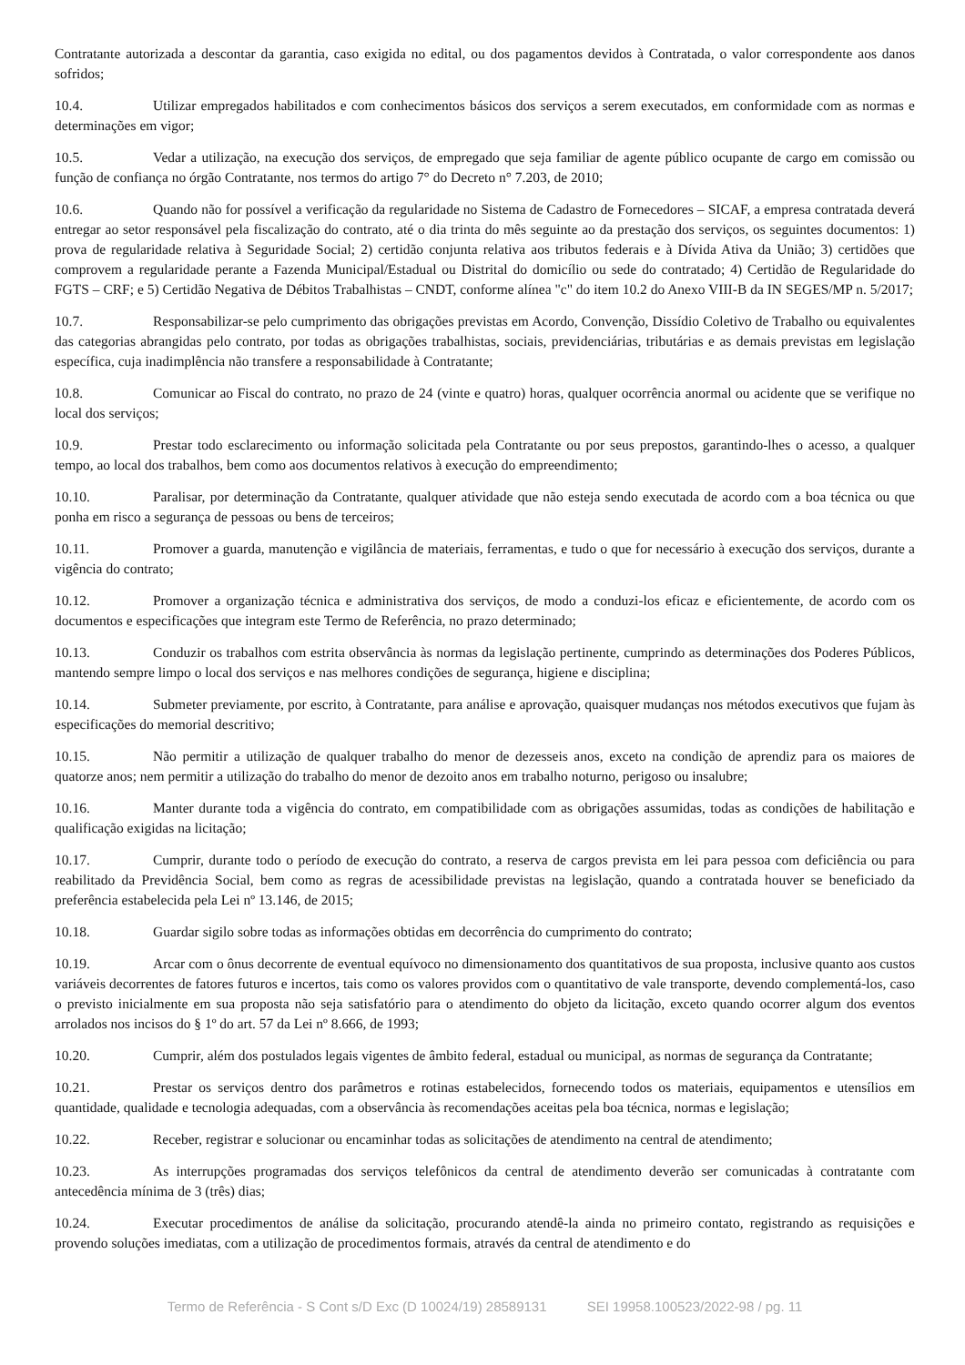Contratante autorizada a descontar da garantia, caso exigida no edital, ou dos pagamentos devidos à Contratada, o valor correspondente aos danos sofridos;
10.4. Utilizar empregados habilitados e com conhecimentos básicos dos serviços a serem executados, em conformidade com as normas e determinações em vigor;
10.5. Vedar a utilização, na execução dos serviços, de empregado que seja familiar de agente público ocupante de cargo em comissão ou função de confiança no órgão Contratante, nos termos do artigo 7° do Decreto n° 7.203, de 2010;
10.6. Quando não for possível a verificação da regularidade no Sistema de Cadastro de Fornecedores – SICAF, a empresa contratada deverá entregar ao setor responsável pela fiscalização do contrato, até o dia trinta do mês seguinte ao da prestação dos serviços, os seguintes documentos: 1) prova de regularidade relativa à Seguridade Social; 2) certidão conjunta relativa aos tributos federais e à Dívida Ativa da União; 3) certidões que comprovem a regularidade perante a Fazenda Municipal/Estadual ou Distrital do domicílio ou sede do contratado; 4) Certidão de Regularidade do FGTS – CRF; e 5) Certidão Negativa de Débitos Trabalhistas – CNDT, conforme alínea "c" do item 10.2 do Anexo VIII-B da IN SEGES/MP n. 5/2017;
10.7. Responsabilizar-se pelo cumprimento das obrigações previstas em Acordo, Convenção, Dissídio Coletivo de Trabalho ou equivalentes das categorias abrangidas pelo contrato, por todas as obrigações trabalhistas, sociais, previdenciárias, tributárias e as demais previstas em legislação específica, cuja inadimplência não transfere a responsabilidade à Contratante;
10.8. Comunicar ao Fiscal do contrato, no prazo de 24 (vinte e quatro) horas, qualquer ocorrência anormal ou acidente que se verifique no local dos serviços;
10.9. Prestar todo esclarecimento ou informação solicitada pela Contratante ou por seus prepostos, garantindo-lhes o acesso, a qualquer tempo, ao local dos trabalhos, bem como aos documentos relativos à execução do empreendimento;
10.10. Paralisar, por determinação da Contratante, qualquer atividade que não esteja sendo executada de acordo com a boa técnica ou que ponha em risco a segurança de pessoas ou bens de terceiros;
10.11. Promover a guarda, manutenção e vigilância de materiais, ferramentas, e tudo o que for necessário à execução dos serviços, durante a vigência do contrato;
10.12. Promover a organização técnica e administrativa dos serviços, de modo a conduzi-los eficaz e eficientemente, de acordo com os documentos e especificações que integram este Termo de Referência, no prazo determinado;
10.13. Conduzir os trabalhos com estrita observância às normas da legislação pertinente, cumprindo as determinações dos Poderes Públicos, mantendo sempre limpo o local dos serviços e nas melhores condições de segurança, higiene e disciplina;
10.14. Submeter previamente, por escrito, à Contratante, para análise e aprovação, quaisquer mudanças nos métodos executivos que fujam às especificações do memorial descritivo;
10.15. Não permitir a utilização de qualquer trabalho do menor de dezesseis anos, exceto na condição de aprendiz para os maiores de quatorze anos; nem permitir a utilização do trabalho do menor de dezoito anos em trabalho noturno, perigoso ou insalubre;
10.16. Manter durante toda a vigência do contrato, em compatibilidade com as obrigações assumidas, todas as condições de habilitação e qualificação exigidas na licitação;
10.17. Cumprir, durante todo o período de execução do contrato, a reserva de cargos prevista em lei para pessoa com deficiência ou para reabilitado da Previdência Social, bem como as regras de acessibilidade previstas na legislação, quando a contratada houver se beneficiado da preferência estabelecida pela Lei nº 13.146, de 2015;
10.18. Guardar sigilo sobre todas as informações obtidas em decorrência do cumprimento do contrato;
10.19. Arcar com o ônus decorrente de eventual equívoco no dimensionamento dos quantitativos de sua proposta, inclusive quanto aos custos variáveis decorrentes de fatores futuros e incertos, tais como os valores providos com o quantitativo de vale transporte, devendo complementá-los, caso o previsto inicialmente em sua proposta não seja satisfatório para o atendimento do objeto da licitação, exceto quando ocorrer algum dos eventos arrolados nos incisos do § 1º do art. 57 da Lei nº 8.666, de 1993;
10.20. Cumprir, além dos postulados legais vigentes de âmbito federal, estadual ou municipal, as normas de segurança da Contratante;
10.21. Prestar os serviços dentro dos parâmetros e rotinas estabelecidos, fornecendo todos os materiais, equipamentos e utensílios em quantidade, qualidade e tecnologia adequadas, com a observância às recomendações aceitas pela boa técnica, normas e legislação;
10.22. Receber, registrar e solucionar ou encaminhar todas as solicitações de atendimento na central de atendimento;
10.23. As interrupções programadas dos serviços telefônicos da central de atendimento deverão ser comunicadas à contratante com antecedência mínima de 3 (três) dias;
10.24. Executar procedimentos de análise da solicitação, procurando atendê-la ainda no primeiro contato, registrando as requisições e provendo soluções imediatas, com a utilização de procedimentos formais, através da central de atendimento e do
Termo de Referência - S Cont s/D Exc (D 10024/19) 28589131 SEI 19958.100523/2022-98 / pg. 11